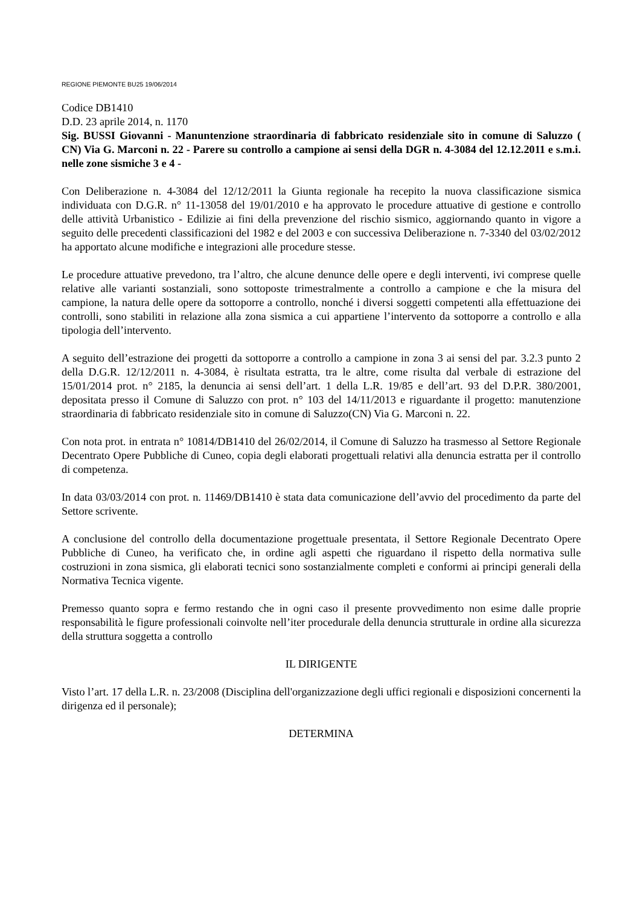REGIONE PIEMONTE BU25 19/06/2014
Codice DB1410
D.D. 23 aprile 2014, n. 1170
Sig. BUSSI Giovanni - Manuntenzione straordinaria di fabbricato residenziale sito in comune di Saluzzo ( CN) Via G. Marconi n. 22 - Parere su controllo a campione ai sensi della DGR n. 4-3084 del 12.12.2011 e s.m.i. nelle zone sismiche 3 e 4 -
Con Deliberazione n. 4-3084 del 12/12/2011 la Giunta regionale ha recepito la nuova classificazione sismica individuata con D.G.R. n° 11-13058 del 19/01/2010 e ha approvato le procedure attuative di gestione e controllo delle attività Urbanistico - Edilizie ai fini della prevenzione del rischio sismico, aggiornando quanto in vigore a seguito delle precedenti classificazioni del 1982 e del 2003 e con successiva Deliberazione n. 7-3340 del 03/02/2012 ha apportato alcune modifiche e integrazioni alle procedure stesse.
Le procedure attuative prevedono, tra l’altro, che alcune denunce delle opere e degli interventi, ivi comprese quelle relative alle varianti sostanziali, sono sottoposte trimestralmente a controllo a campione e che la misura del campione, la natura delle opere da sottoporre a controllo, nonché i diversi soggetti competenti alla effettuazione dei controlli, sono stabiliti in relazione alla zona sismica a cui appartiene l’intervento da sottoporre a controllo e alla tipologia dell’intervento.
A seguito dell’estrazione dei progetti da sottoporre a controllo a campione in zona 3 ai sensi del par. 3.2.3 punto 2 della D.G.R. 12/12/2011 n. 4-3084, è risultata estratta, tra le altre, come risulta dal verbale di estrazione del 15/01/2014 prot. n° 2185, la denuncia ai sensi dell’art. 1 della L.R. 19/85 e dell’art. 93 del D.P.R. 380/2001, depositata presso il Comune di Saluzzo con prot. n° 103 del 14/11/2013 e riguardante il progetto: manutenzione straordinaria di fabbricato residenziale sito in comune di Saluzzo(CN) Via G. Marconi n. 22.
Con nota prot. in entrata n° 10814/DB1410 del 26/02/2014, il Comune di Saluzzo ha trasmesso al Settore Regionale Decentrato Opere Pubbliche di Cuneo, copia degli elaborati progettuali relativi alla denuncia estratta per il controllo di competenza.
In data 03/03/2014 con prot. n. 11469/DB1410 è stata data comunicazione dell’avvio del procedimento da parte del Settore scrivente.
A conclusione del controllo della documentazione progettuale presentata, il Settore Regionale Decentrato Opere Pubbliche di Cuneo, ha verificato che, in ordine agli aspetti che riguardano il rispetto della normativa sulle costruzioni in zona sismica, gli elaborati tecnici sono sostanzialmente completi e conformi ai principi generali della Normativa Tecnica vigente.
Premesso quanto sopra e fermo restando che in ogni caso il presente provvedimento non esime dalle proprie responsabilità le figure professionali coinvolte nell’iter procedurale della denuncia strutturale in ordine alla sicurezza della struttura soggetta a controllo
IL DIRIGENTE
Visto l’art. 17 della L.R. n. 23/2008 (Disciplina dell'organizzazione degli uffici regionali e disposizioni concernenti la dirigenza ed il personale);
DETERMINA